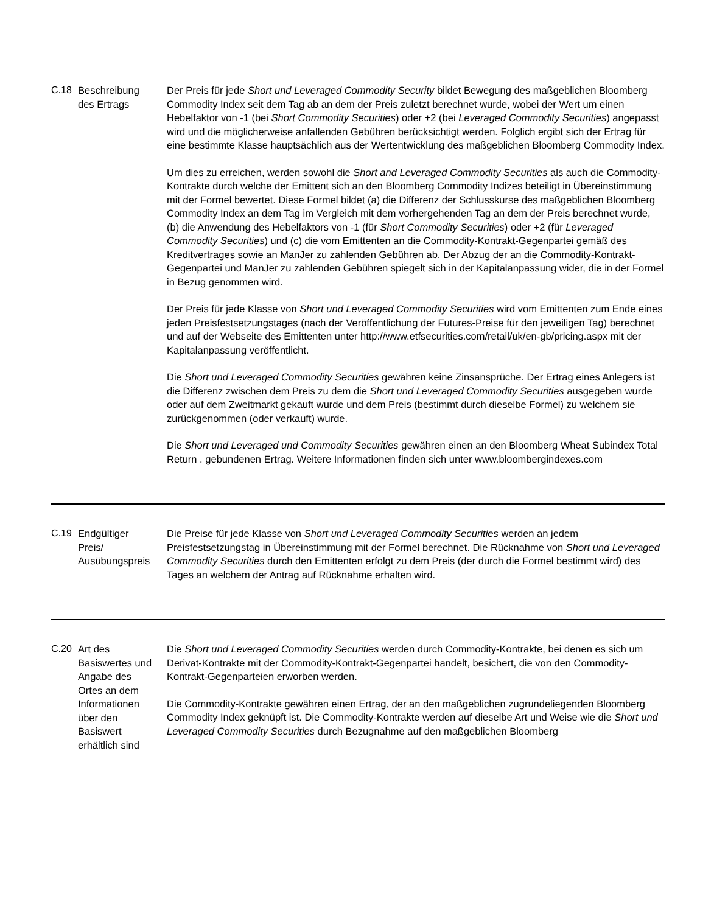| C.18 | Beschreibung des Ertrags | Der Preis für jede Short und Leveraged Commodity Security bildet Bewegung des maßgeblichen Bloomberg Commodity Index seit dem Tag ab an dem der Preis zuletzt berechnet wurde, wobei der Wert um einen Hebelfaktor von -1 (bei Short Commodity Securities ) oder +2 (bei Leveraged Commodity Securities ) angepasst wird und die möglicherweise anfallenden Gebühren berücksichtigt werden. Folglich ergibt sich der Ertrag für eine bestimmte Klasse hauptsächlich aus der Wertentwicklung des maßgeblichen Bloomberg Commodity Index. Um dies zu erreichen, werden sowohl die Short and Leveraged Commodity Securities als auch die Commodity-Kontrakte durch welche der Emittent sich an den Bloomberg Commodity Indizes beteiligt in Übereinstimmung mit der Formel bewertet. Diese Formel bildet (a) die Differenz der Schlusskurse des maßgeblichen Bloomberg Commodity Index an dem Tag im Vergleich mit dem vorhergehenden Tag an dem der Preis berechnet wurde, (b) die Anwendung des Hebelfaktors von -1 (für Short Commodity Securities ) oder +2 (für Leveraged Commodity Securities ) und (c) die vom Emittenten an die Commodity-Kontrakt-Gegenpartei gemäß des Kreditvertrages sowie an ManJer zu zahlenden Gebühren ab. Der Abzug der an die Commodity-Kontrakt-Gegenpartei und ManJer zu zahlenden Gebühren spiegelt sich in der Kapitalanpassung wider, die in der Formel in Bezug genommen wird. Der Preis für jede Klasse von Short und Leveraged Commodity Securities wird vom Emittenten zum Ende eines jeden Preisfestsetzungstages (nach der Veröffentlichung der Futures-Preise für den jeweiligen Tag) berechnet und auf der Webseite des Emittenten unter http://www.etfsecurities.com/retail/uk/en-gb/pricing.aspx mit der Kapitalanpassung veröffentlicht. Die Short und Leveraged Commodity Securities gewähren keine Zinsansprüche. Der Ertrag eines Anlegers ist die Differenz zwischen dem Preis zu dem die Short und Leveraged Commodity Securities ausgegeben wurde oder auf dem Zweitmarkt gekauft wurde und dem Preis (bestimmt durch dieselbe Formel) zu welchem sie zurückgenommen (oder verkauft) wurde. Die Short und Leveraged und Commodity Securities gewähren einen an den Bloomberg Wheat Subindex Total Return . gebundenen Ertrag. Weitere Informationen finden sich unter www.bloombergindexes.com |
| C.19 | Endgültiger Preis/ Ausübungspreis | Die Preise für jede Klasse von Short und Leveraged Commodity Securities werden an jedem Preisfestsetzungstag in Übereinstimmung mit der Formel berechnet. Die Rücknahme von Short und Leveraged Commodity Securities durch den Emittenten erfolgt zu dem Preis (der durch die Formel bestimmt wird) des Tages an welchem der Antrag auf Rücknahme erhalten wird. |
| C.20 | Art des Basiswertes und Angabe des Ortes an dem Informationen über den Basiswert erhältlich sind | Die Short und Leveraged Commodity Securities werden durch Commodity-Kontrakte, bei denen es sich um Derivat-Kontrakte mit der Commodity-Kontrakt-Gegenpartei handelt, besichert, die von den Commodity-Kontrakt-Gegenparteien erworben werden. Die Commodity-Kontrakte gewähren einen Ertrag, der an den maßgeblichen zugrundeliegenden Bloomberg Commodity Index geknüpft ist. Die Commodity-Kontrakte werden auf dieselbe Art und Weise wie die Short und Leveraged Commodity Securities durch Bezugnahme auf den maßgeblichen Bloomberg |